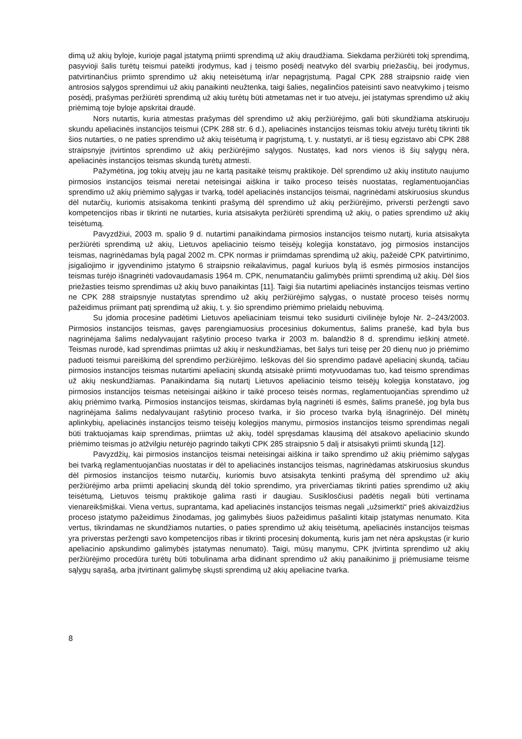dimą už akių byloje, kurioje pagal įstatymą priimti sprendimą už akių draudžiama. Siekdama peržiūrėti tokį sprendimą, pasyvioji šalis turėtų teismui pateikti įrodymus, kad į teismo posėdį neatvyko dėl svarbių priežasčių, bei įrodymus, patvirtinančius priimto sprendimo už akių neteisėtumą ir/ar nepagrįstumą. Pagal CPK 288 straipsnio raidę vien antrosios sąlygos sprendimui už akių panaikinti neužtenka, taigi šalies, negalinčios pateisinti savo neatvykimo į teismo posėdį, prašymas peržiūrėti sprendimą už akių turėtų būti atmetamas net ir tuo atveju, jei įstatymas sprendimo už akių priėmimą toje byloje apskritai draudė.
Nors nutartis, kuria atmestas prašymas dėl sprendimo už akių peržiūrėjimo, gali būti skundžiama atskiruoju skundu apeliacinės instancijos teismui (CPK 288 str. 6 d.), apeliacinės instancijos teismas tokiu atveju turėtų tikrinti tik šios nutarties, o ne paties sprendimo už akių teisėtumą ir pagrįstumą, t. y. nustatyti, ar iš tiesų egzistavo abi CPK 288 straipsnyje įtvirtintos sprendimo už akių peržiūrėjimo sąlygos. Nustatęs, kad nors vienos iš šių sąlygų nėra, apeliacinės instancijos teismas skundą turėtų atmesti.
Pažymėtina, jog tokių atvejų jau ne kartą pasitaikė teismų praktikoje. Dėl sprendimo už akių instituto naujumo pirmosios instancijos teismai neretai neteisingai aiškina ir taiko proceso teisės nuostatas, reglamentuojančias sprendimo už akių priėmimo sąlygas ir tvarką, todėl apeliacinės instancijos teismai, nagrinėdami atskiruosius skundus dėl nutarčių, kuriomis atsisakoma tenkinti prašymą dėl sprendimo už akių peržiūrėjimo, priversti peržengti savo kompetencijos ribas ir tikrinti ne nutarties, kuria atsisakyta peržiūrėti sprendimą už akių, o paties sprendimo už akių teisėtumą.
Pavyzdžiui, 2003 m. spalio 9 d. nutartimi panaikindama pirmosios instancijos teismo nutartį, kuria atsisakyta peržiūrėti sprendimą už akių, Lietuvos apeliacinio teismo teisėjų kolegija konstatavo, jog pirmosios instancijos teismas, nagrinėdamas bylą pagal 2002 m. CPK normas ir priimdamas sprendimą už akių, pažeidė CPK patvirtinimo, įsigaliojimo ir įgyvendinimo įstatymo 6 straipsnio reikalavimus, pagal kuriuos bylą iš esmės pirmosios instancijos teismas turėjo išnagrinėti vadovaudamasis 1964 m. CPK, nenumatančiu galimybės priimti sprendimą už akių. Dėl šios priežasties teismo sprendimas už akių buvo panaikintas [11]. Taigi šia nutartimi apeliacinės instancijos teismas vertino ne CPK 288 straipsnyje nustatytas sprendimo už akių peržiūrėjimo sąlygas, o nustatė proceso teisės normų pažeidimus priimant patį sprendimą už akių, t. y. šio sprendimo priėmimo prielaidų nebuvimą.
Su įdomia procesine padėtimi Lietuvos apeliaciniam teismui teko susidurti civilinėje byloje Nr. 2–243/2003. Pirmosios instancijos teismas, gavęs parengiamuosius procesinius dokumentus, šalims pranešė, kad byla bus nagrinėjama šalims nedalyvaujant rašytinio proceso tvarka ir 2003 m. balandžio 8 d. sprendimu ieškinį atmetė. Teismas nurodė, kad sprendimas priimtas už akių ir neskundžiamas, bet šalys turi teisę per 20 dienų nuo jo priėmimo paduoti teismui pareiškimą dėl sprendimo peržiūrėjimo. Ieškovas dėl šio sprendimo padavė apeliacinį skundą, tačiau pirmosios instancijos teismas nutartimi apeliacinį skundą atsisakė priimti motyvuodamas tuo, kad teismo sprendimas už akių neskundžiamas. Panaikindama šią nutartį Lietuvos apeliacinio teismo teisėjų kolegija konstatavo, jog pirmosios instancijos teismas neteisingai aiškino ir taikė proceso teisės normas, reglamentuojančias sprendimo už akių priėmimo tvarką. Pirmosios instancijos teismas, skirdamas bylą nagrinėti iš esmės, šalims pranešė, jog byla bus nagrinėjama šalims nedalyvaujant rašytinio proceso tvarka, ir šio proceso tvarka bylą išnagrinėjo. Dėl minėtų aplinkybių, apeliacinės instancijos teismo teisėjų kolegijos manymu, pirmosios instancijos teismo sprendimas negali būti traktuojamas kaip sprendimas, priimtas už akių, todėl spręsdamas klausimą dėl atsakovo apeliacinio skundo priėmimo teismas jo atžvilgiu neturėjo pagrindo taikyti CPK 285 straipsnio 5 dalį ir atsisakyti priimti skundą [12].
Pavyzdžių, kai pirmosios instancijos teismai neteisingai aiškina ir taiko sprendimo už akių priėmimo sąlygas bei tvarką reglamentuojančias nuostatas ir dėl to apeliacinės instancijos teismas, nagrinėdamas atskiruosius skundus dėl pirmosios instancijos teismo nutarčių, kuriomis buvo atsisakyta tenkinti prašymą dėl sprendimo už akių peržiūrėjimo arba priimti apeliacinį skundą dėl tokio sprendimo, yra priverčiamas tikrinti paties sprendimo už akių teisėtumą, Lietuvos teismų praktikoje galima rasti ir daugiau. Susiklosčiusi padėtis negali būti vertinama vienareikšmiškai. Viena vertus, suprantama, kad apeliacinės instancijos teismas negali „užsimerkti“ prieš akivaizdžius proceso įstatymo pažeidimus žinodamas, jog galimybės šiuos pažeidimus pašalinti kitaip įstatymas nenumato. Kita vertus, tikrindamas ne skundžiamos nutarties, o paties sprendimo už akių teisėtumą, apeliacinės instancijos teismas yra priverstas peržengti savo kompetencijos ribas ir tikrinti procesinį dokumentą, kuris jam net nėra apskųstas (ir kurio apeliacinio apskundimo galimybės įstatymas nenumato). Taigi, mūsų manymu, CPK įtvirtinta sprendimo už akių peržiūrėjimo procedūra turėtų būti tobulinama arba didinant sprendimo už akių panaikinimo jį priėmusiame teisme sąlygų sąrašą, arba įtvirtinant galimybę skųsti sprendimą už akių apeliacine tvarka.
8